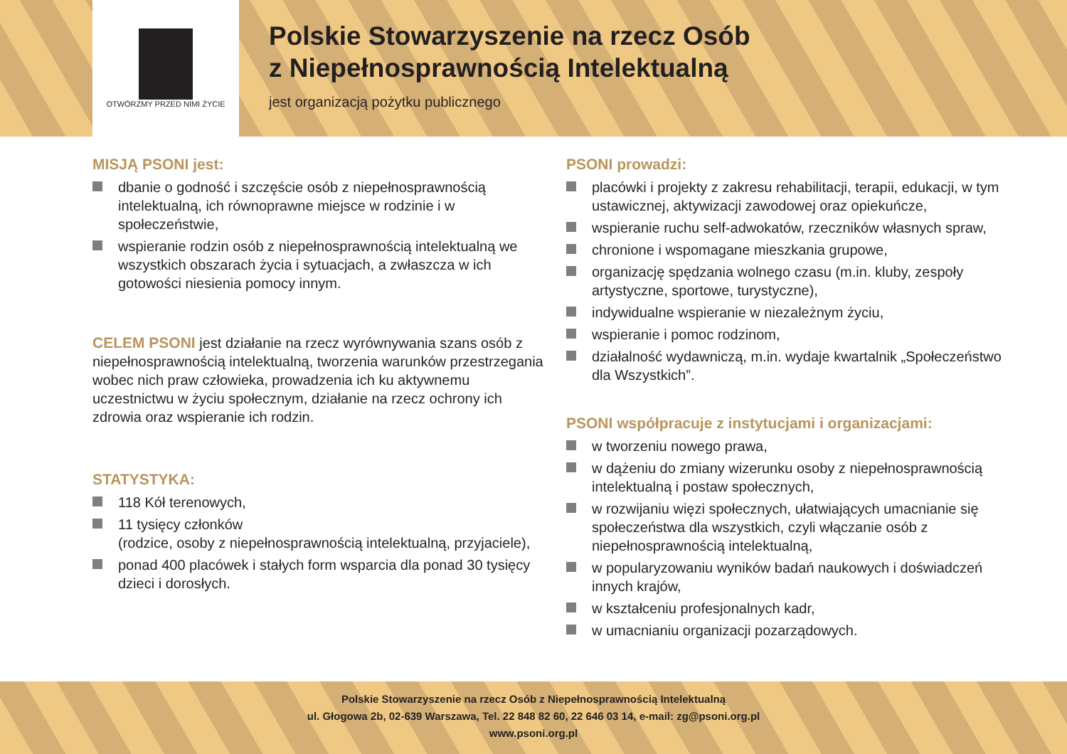OTWÓRZMY PRZED NIMI ŻYCIE
Polskie Stowarzyszenie na rzecz Osób
z Niepełnosprawnością Intelektualną
jest organizacją pożytku publicznego
MISJĄ PSONI jest:
dbanie o godność i szczęście osób z niepełnosprawnością intelektualną, ich równoprawne miejsce w rodzinie i w społeczeństwie,
wspieranie rodzin osób z niepełnosprawnością intelektualną we wszystkich obszarach życia i sytuacjach, a zwłaszcza w ich gotowości niesienia pomocy innym.
CELEM PSONI jest działanie na rzecz wyrównywania szans osób z niepełnosprawnością intelektualną, tworzenia warunków przestrzegania wobec nich praw człowieka, prowadzenia ich ku aktywnemu uczestnictwu w życiu społecznym, działanie na rzecz ochrony ich zdrowia oraz wspieranie ich rodzin.
STATYSTYKA:
118 Kół terenowych,
11 tysięcy członków
(rodzice, osoby z niepełnosprawnością intelektualną, przyjaciele),
ponad 400 placówek i stałych form wsparcia dla ponad 30 tysięcy dzieci i dorosłych.
PSONI prowadzi:
placówki i projekty z zakresu rehabilitacji, terapii, edukacji, w tym ustawicznej, aktywizacji zawodowej oraz opiekuńcze,
wspieranie ruchu self-adwokatów, rzeczników własnych spraw,
chronione i wspomagane mieszkania grupowe,
organizację spędzania wolnego czasu (m.in. kluby, zespoły artystyczne, sportowe, turystyczne),
indywidualne wspieranie w niezależnym życiu,
wspieranie i pomoc rodzinom,
działalność wydawniczą, m.in. wydaje kwartalnik „Społeczeństwo dla Wszystkich”.
PSONI współpracuje z instytucjami i organizacjami:
w tworzeniu nowego prawa,
w dążeniu do zmiany wizerunku osoby z niepełnosprawnością intelektualną i postaw społecznych,
w rozwijaniu więzi społecznych, ułatwiających umacnianie się społeczeństwa dla wszystkich, czyli włączanie osób z niepełnosprawnością intelektualną,
w popularyzowaniu wyników badań naukowych i doświadczeń innych krajów,
w kształceniu profesjonalnych kadr,
w umacnianiu organizacji pozarządowych.
Polskie Stowarzyszenie na rzecz Osób z Niepełnosprawnością Intelektualną
ul. Głogowa 2b, 02-639 Warszawa, Tel. 22 848 82 60, 22 646 03 14, e-mail: zg@psoni.org.pl
www.psoni.org.pl